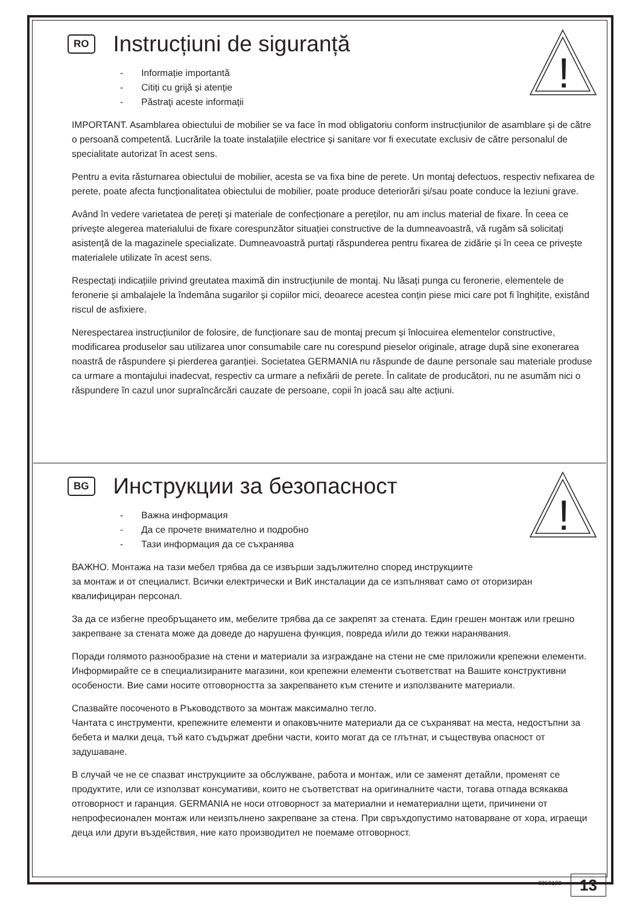!
RO Instrucțiuni de siguranță
- Informație importantă
- Citiți cu grijă și atenție
- Păstraţi aceste informații
IMPORTANT. Asamblarea obiectului de mobilier se va face în mod obligatoriu conform instrucțiunilor de asamblare și de către o persoană competentă. Lucrările la toate instalațiile electrice și sanitare vor fi executate exclusiv de către personalul de specialitate autorizat în acest sens.
Pentru a evita răsturnarea obiectului de mobilier, acesta se va fixa bine de perete. Un montaj defectuos, respectiv nefixarea de perete, poate afecta funcționalitatea obiectului de mobilier, poate produce deteriorări și/sau poate conduce la leziuni grave.
Având în vedere varietatea de pereți și materiale de confecționare a pereților, nu am inclus material de fixare. În ceea ce privește alegerea materialului de fixare corespunzător situației constructive de la dumneavoastră, vă rugăm să solicitați asistență de la magazinele specializate. Dumneavoastră purtați răspunderea pentru fixarea de zidărie și în ceea ce privește materialele utilizate în acest sens.
Respectați indicațiile privind greutatea maximă din instrucțiunile de montaj. Nu lăsați punga cu feronerie, elementele de feronerie și ambalajele la îndemâna sugarilor și copiilor mici, deoarece acestea conțin piese mici care pot fi înghițite, existând riscul de asfixiere.
Nerespectarea instrucțiunilor de folosire, de funcționare sau de montaj precum și înlocuirea elementelor constructive, modificarea produselor sau utilizarea unor consumabile care nu corespund pieselor originale, atrage după sine exonerarea noastră de răspundere și pierderea garanției. Societatea GERMANIA nu răspunde de daune personale sau materiale produse ca urmare a montajului inadecvat, respectiv ca urmare a nefixării de perete. În calitate de producători, nu ne asumăm nici o răspundere în cazul unor supraîncărcări cauzate de persoane, copii în joacă sau alte acțiuni.
!
BG Инструкции за безопасност
- Важна информация
- Да се прочете внимателно и подробно
- Тази информация да се съхранява
ВАЖНО. Монтажа на тази мебел трябва да се извърши задължително според инструкциите
за монтаж и от специалист. Всички електрически и ВиК инсталации да се изпълняват само от оторизиран квалифициран персонал.
За да се избегне преобръщането им, мебелите трябва да се закрепят за стената. Един грешен монтаж или грешно закрепване за стената може да доведе до нарушена функция, повреда и/или до тежки наранявания.
Поради голямото разнообразие на стени и материали за изграждане на стени не сме приложили крепежни елементи. Информирайте се в специализираните магазини, кои крепежни елементи съответстват на Вашите конструктивни особености. Вие сами носите отговорността за закрепването към стените и използваните материали.
Спазвайте посоченото в Ръководството за монтаж максимално тегло.
Чантата с инструменти, крепежните елементи и опаковъчните материали да се съхраняват на места, недостъпни за бебета и малки деца, тъй като съдържат дребни части, които могат да се глътнат, и съществува опасност от задушаване.
В случай че не се спазват инструкциите за обслужване, работа и монтаж, или се заменят детайли, променят се продуктите, или се използват консумативи, които не съответстват на оригиналните части, тогава отпада всякаква отговорност и гаранция. GERMANIA не носи отговорност за материални и нематериални щети, причинени от непрофесионален монтаж или неизпълнено закрепване за стена. При свръхдопустимо натоварване от хора, играещи деца или други въздействия, ние като производител не поемаме отговорност.
0059199 13